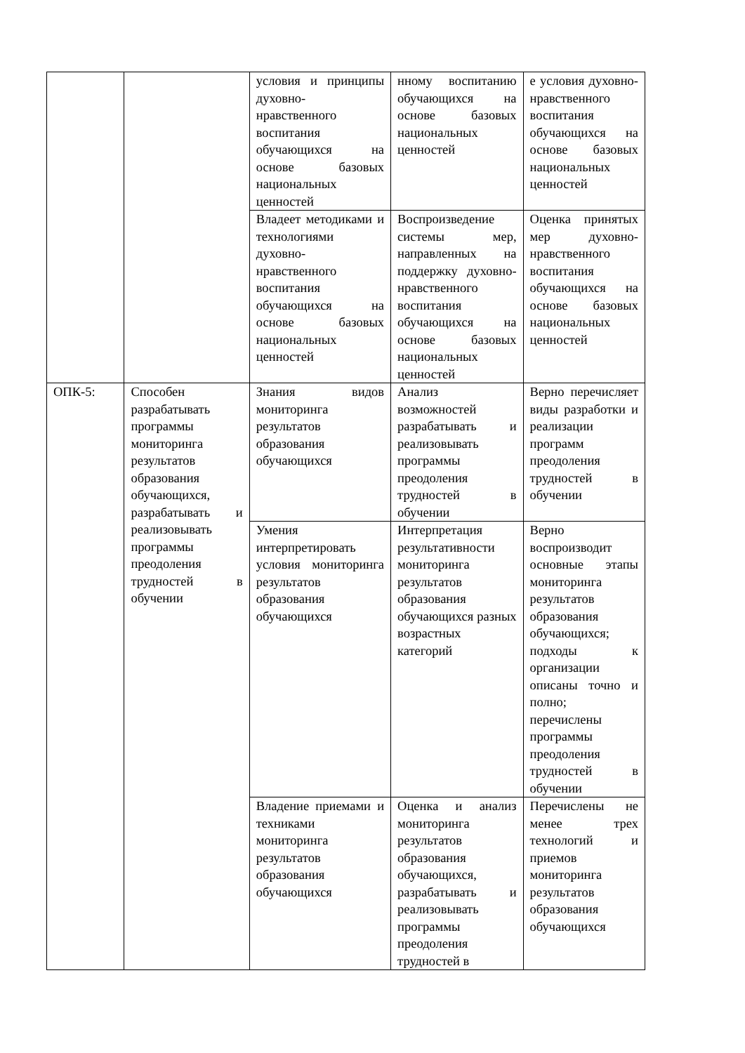| | | условия и принципы духовно-нравственного воспитания обучающихся на основе базовых национальных ценностей | нному воспитанию обучающихся на основе базовых национальных ценностей | е условия духовно-нравственного воспитания обучающихся на основе базовых национальных ценностей |
| | | Владеет методиками и технологиями духовно-нравственного воспитания обучающихся на основе базовых национальных ценностей | Воспроизведение системы мер, направленных на поддержку духовно-нравственного воспитания обучающихся на основе базовых национальных ценностей | Оценка принятых мер духовно-нравственного воспитания обучающихся на основе базовых национальных ценностей |
| ОПК-5: | Способен разрабатывать программы мониторинга результатов образования обучающихся, разрабатывать и реализовывать программы преодоления трудностей в обучении | Знания видов мониторинга результатов образования обучающихся | Анализ возможностей разрабатывать и реализовывать программы преодоления трудностей в обучении | Верно перечисляет виды разработки и реализации программ преодоления трудностей в обучении |
| | | Умения интерпретировать условия мониторинга результатов образования обучающихся | Интерпретация результативности мониторинга результатов образования обучающихся разных возрастных категорий | Верно воспроизводит основные этапы мониторинга результатов образования обучающихся; подходы к организации описаны точно и полно; перечислены программы преодоления трудностей в обучении |
| | | Владение приемами и техниками мониторинга результатов образования обучающихся | Оценка и анализ мониторинга результатов образования обучающихся, разрабатывать и реализовывать программы преодоления трудностей в | Перечислены не менее трех технологий и приемов мониторинга результатов образования обучающихся |